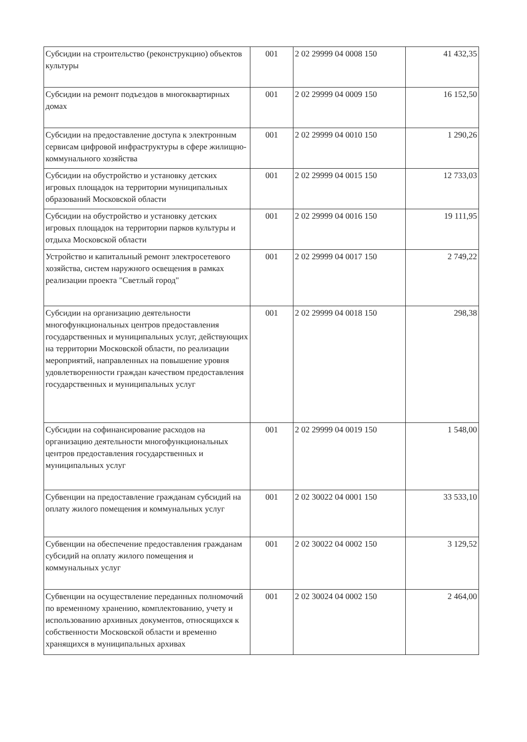| Субсидии на строительство (реконструкцию) объектов культуры | 001 | 2 02 29999 04 0008 150 | 41 432,35 |
| Субсидии на ремонт подъездов в многоквартирных домах | 001 | 2 02 29999 04 0009 150 | 16 152,50 |
| Субсидии на предоставление доступа к электронным сервисам цифровой инфраструктуры в сфере жилищно-коммунального хозяйства | 001 | 2 02 29999 04 0010 150 | 1 290,26 |
| Субсидии на обустройство и установку детских игровых площадок на территории муниципальных образований Московской области | 001 | 2 02 29999 04 0015 150 | 12 733,03 |
| Субсидии на обустройство и установку детских игровых площадок на территории парков культуры и отдыха Московской области | 001 | 2 02 29999 04 0016 150 | 19 111,95 |
| Устройство и капитальный ремонт электросетевого хозяйства, систем наружного освещения в рамках реализации проекта "Светлый город" | 001 | 2 02 29999 04 0017 150 | 2 749,22 |
| Субсидии на организацию деятельности многофункциональных центров предоставления государственных и муниципальных услуг, действующих на территории Московской области, по реализации мероприятий, направленных на повышение уровня удовлетворенности граждан качеством предоставления государственных и муниципальных услуг | 001 | 2 02 29999 04 0018 150 | 298,38 |
| Субсидии на софинансирование расходов на организацию деятельности многофункциональных центров предоставления государственных и муниципальных услуг | 001 | 2 02 29999 04 0019 150 | 1 548,00 |
| Субвенции на предоставление гражданам субсидий на оплату жилого помещения и коммунальных услуг | 001 | 2 02 30022 04 0001 150 | 33 533,10 |
| Субвенции на обеспечение предоставления гражданам субсидий на оплату жилого помещения и коммунальных услуг | 001 | 2 02 30022 04 0002 150 | 3 129,52 |
| Субвенции на осуществление переданных полномочий по временному хранению, комплектованию, учету и использованию архивных документов, относящихся к собственности Московской области и временно хранящихся в муниципальных архивах | 001 | 2 02 30024 04 0002 150 | 2 464,00 |